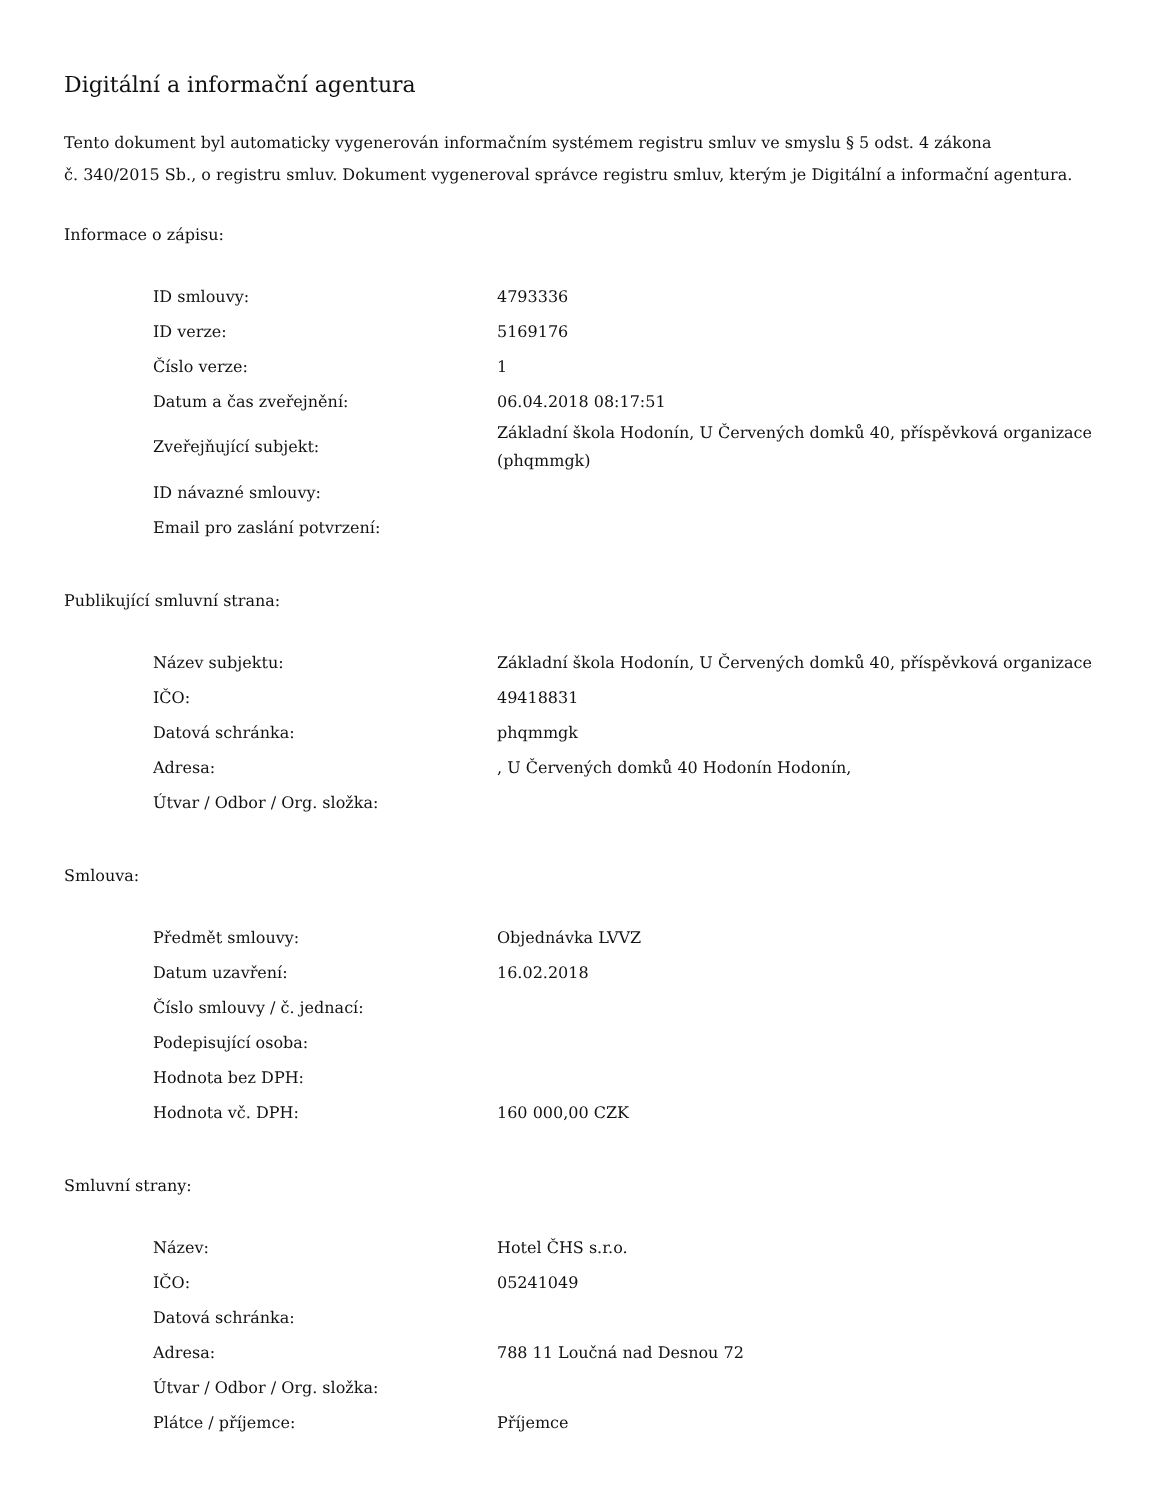Digitální a informační agentura
Tento dokument byl automaticky vygenerován informačním systémem registru smluv ve smyslu § 5 odst. 4 zákona
č. 340/2015 Sb., o registru smluv. Dokument vygeneroval správce registru smluv, kterým je Digitální a informační agentura.
Informace o zápisu:
| ID smlouvy: | 4793336 |
| ID verze: | 5169176 |
| Číslo verze: | 1 |
| Datum a čas zveřejnění: | 06.04.2018 08:17:51 |
| Zveřejňující subjekt: | Základní škola Hodonín, U Červených domků 40, příspěvková organizace (phqmmgk) |
| ID návazné smlouvy: | |
| Email pro zaslání potvrzení: | |
Publikující smluvní strana:
| Název subjektu: | Základní škola Hodonín, U Červených domků 40, příspěvková organizace |
| IČO: | 49418831 |
| Datová schránka: | phqmmgk |
| Adresa: | , U Červených domků 40 Hodonín Hodonín, |
| Útvar / Odbor / Org. složka: | |
Smlouva:
| Předmět smlouvy: | Objednávka LVVZ |
| Datum uzavření: | 16.02.2018 |
| Číslo smlouvy / č. jednací: | |
| Podepisující osoba: | |
| Hodnota bez DPH: | |
| Hodnota vč. DPH: | 160 000,00 CZK |
Smluvní strany:
| Název: | Hotel ČHS s.r.o. |
| IČO: | 05241049 |
| Datová schránka: | |
| Adresa: | 788 11 Loučná nad Desnou 72 |
| Útvar / Odbor / Org. složka: | |
| Plátce / příjemce: | Příjemce |